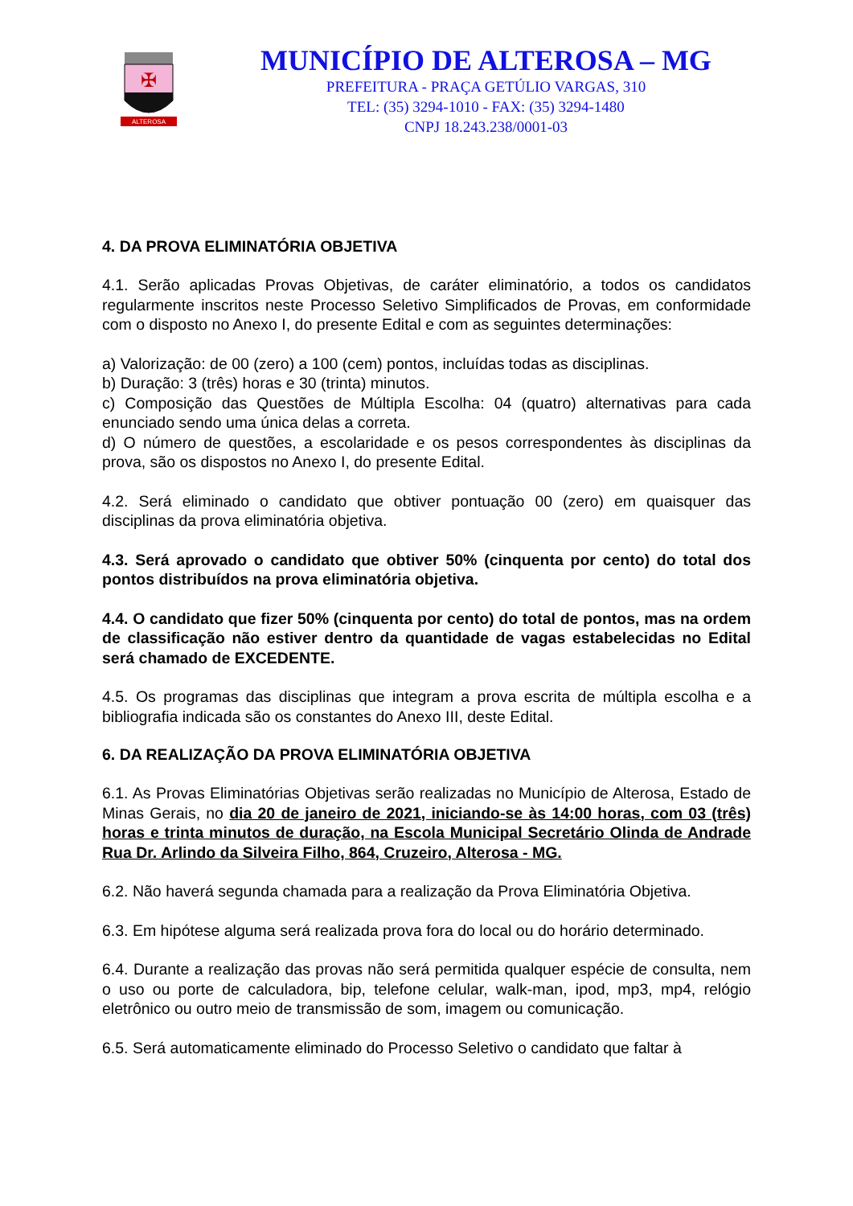✠
ALTEROSA
MUNICÍPIO DE ALTEROSA – MG
PREFEITURA - PRAÇA GETÚLIO VARGAS, 310
TEL: (35) 3294-1010 - FAX: (35) 3294-1480
CNPJ 18.243.238/0001-03
4. DA PROVA ELIMINATÓRIA OBJETIVA
4.1. Serão aplicadas Provas Objetivas, de caráter eliminatório, a todos os candidatos regularmente inscritos neste Processo Seletivo Simplificados de Provas, em conformidade com o disposto no Anexo I, do presente Edital e com as seguintes determinações:
a) Valorização: de 00 (zero) a 100 (cem) pontos, incluídas todas as disciplinas.
b) Duração: 3 (três) horas e 30 (trinta) minutos.
c) Composição das Questões de Múltipla Escolha: 04 (quatro) alternativas para cada enunciado sendo uma única delas a correta.
d) O número de questões, a escolaridade e os pesos correspondentes às disciplinas da prova, são os dispostos no Anexo I, do presente Edital.
4.2. Será eliminado o candidato que obtiver pontuação 00 (zero) em quaisquer das disciplinas da prova eliminatória objetiva.
4.3. Será aprovado o candidato que obtiver 50% (cinquenta por cento) do total dos pontos distribuídos na prova eliminatória objetiva.
4.4. O candidato que fizer 50% (cinquenta por cento) do total de pontos, mas na ordem de classificação não estiver dentro da quantidade de vagas estabelecidas no Edital será chamado de EXCEDENTE.
4.5. Os programas das disciplinas que integram a prova escrita de múltipla escolha e a bibliografia indicada são os constantes do Anexo III, deste Edital.
6. DA REALIZAÇÃO DA PROVA ELIMINATÓRIA OBJETIVA
6.1. As Provas Eliminatórias Objetivas serão realizadas no Município de Alterosa, Estado de Minas Gerais, no dia 20 de janeiro de 2021, iniciando-se às 14:00 horas, com 03 (três) horas e trinta minutos de duração, na Escola Municipal Secretário Olinda de Andrade Rua Dr. Arlindo da Silveira Filho, 864, Cruzeiro, Alterosa - MG.
6.2. Não haverá segunda chamada para a realização da Prova Eliminatória Objetiva.
6.3. Em hipótese alguma será realizada prova fora do local ou do horário determinado.
6.4. Durante a realização das provas não será permitida qualquer espécie de consulta, nem o uso ou porte de calculadora, bip, telefone celular, walk-man, ipod, mp3, mp4, relógio eletrônico ou outro meio de transmissão de som, imagem ou comunicação.
6.5. Será automaticamente eliminado do Processo Seletivo o candidato que faltar à